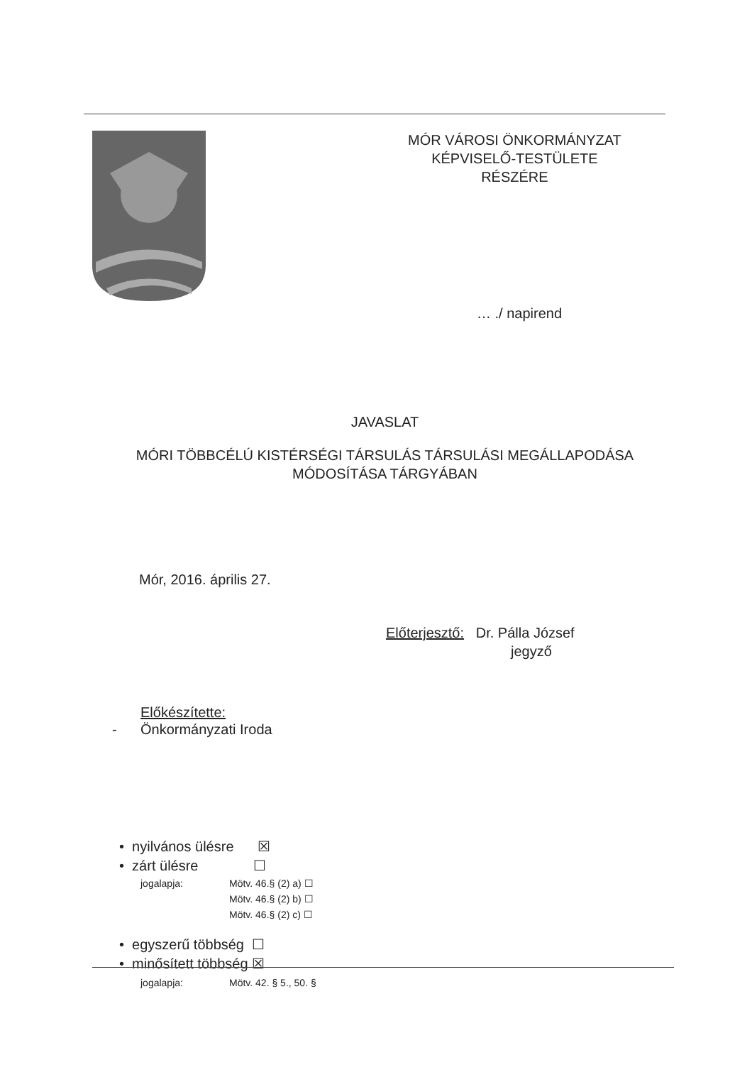MÓR VÁROSI ÖNKORMÁNYZAT
KÉPVISELŐ-TESTÜLETE
RÉSZÉRE
… ./ napirend
JAVASLAT
MÓRI TÖBBCÉLÚ KISTÉRSÉGI TÁRSULÁS TÁRSULÁSI MEGÁLLAPODÁSA
MÓDOSÍTÁSA TÁRGYÁBAN
Mór, 2016. április 27.
Előterjesztő: Dr. Pálla József
jegyző
Előkészítette:
- Önkormányzati Iroda
• nyilvános ülésre ☒
• zárt ülésre ☐
jogalapja: Mötv. 46.§ (2) a) ☐
Mötv. 46.§ (2) b) ☐
Mötv. 46.§ (2) c) ☐
• egyszerű többség ☐
• minősített többség ☒
jogalapja: Mötv. 42. § 5., 50. §